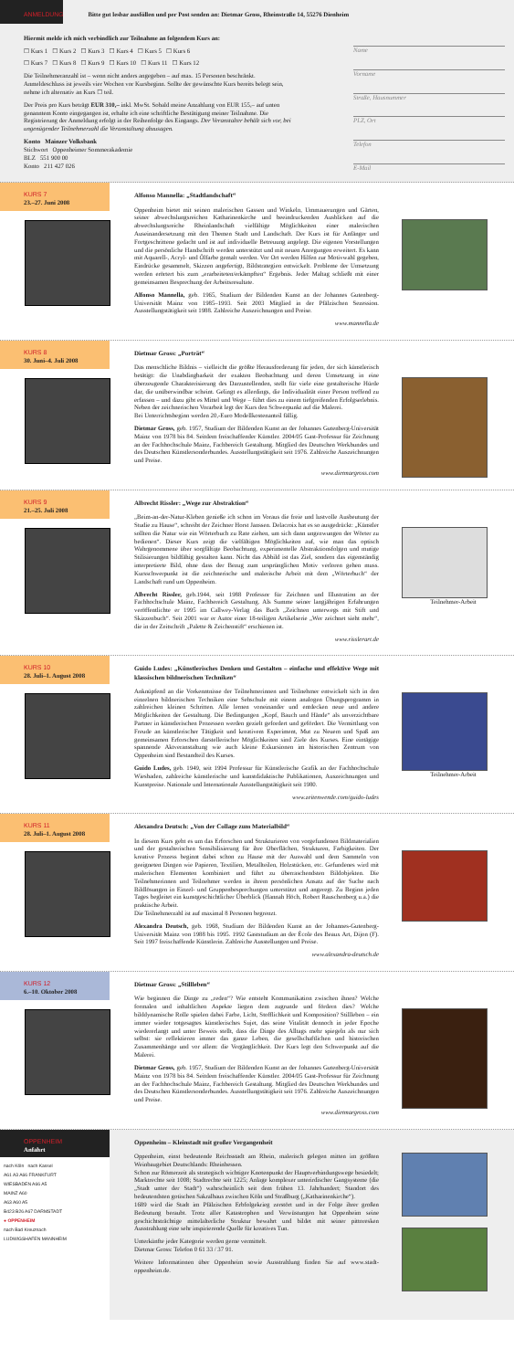ANMELDUNG Bitte gut lesbar ausfüllen und per Post senden an: Dietmar Gross, Rheinstraße 14, 55276 Dienheim
Hiermit melde ich mich verbindlich zur Teilnahme an folgendem Kurs an:
☐ Kurs 1 ☐ Kurs 2 ☐ Kurs 3 ☐ Kurs 4 ☐ Kurs 5 ☐ Kurs 6
☐ Kurs 7 ☐ Kurs 8 ☐ Kurs 9 ☐ Kurs 10 ☐ Kurs 11 ☐ Kurs 12
Die Teilnehmeranzahl ist – wenn nicht anders angegeben – auf max. 15 Personen beschränkt. Anmeldeschluss ist jeweils vier Wochen vor Kursbeginn. Sollte der gewünschte Kurs bereits belegt sein, nehme ich alternativ an Kurs ☐ teil.
Der Preis pro Kurs beträgt EUR 310,– inkl. MwSt. Sobald meine Anzahlung von EUR 155,– auf unten genanntem Konto eingegangen ist, erhalte ich eine schriftliche Bestätigung meiner Teilnahme. Die Registrierung der Anmeldung erfolgt in der Reihenfolge des Eingangs. Der Veranstalter behält sich vor, bei ungenügender Teilnehmerzahl die Veranstaltung abzusagen.
Konto Mainzer Volksbank
Stichwort Oppenheimer Sommerakademie
BLZ 551 900 00
Konto 211 427 026
Name
Vorname
Straße, Hausnummer
PLZ, Ort
Telefon
E-Mail
KURS 7
23.–27. Juni 2008
Alfonso Mannella: „Stadtlandschaft“
Oppenheim bietet mit seinen malerischen Gassen und Winkeln, Ummauerungen und Gärten, seiner abwechslungsreichen Katharinenkirche und beeindruckenden Ausblicken auf die abwechslungsreiche Rheinlandschaft vielfältige Möglichkeiten einer malerischen Auseinandersetzung mit den Themen Stadt und Landschaft. Der Kurs ist für Anfänger und Fortgeschrittene gedacht und ist auf individuelle Betreuung angelegt. Die eigenen Vorstellungen und die persönliche Handschrift werden unterstützt und mit neuen Anregungen erweitert. Es kann mit Aquarell-, Acryl- und Ölfarbe gemalt werden. Vor Ort werden Hilfen zur Motivwahl gegeben, Eindrücke gesammelt, Skizzen angefertigt, Bildstrategien entwickelt. Probleme der Umsetzung werden erörtert bis zum „erarbeiteten/erkämpften“ Ergebnis. Jeder Maltag schließt mit einer gemeinsamen Besprechung der Arbeitsresultate.
Alfonso Mannella, geb. 1965, Studium der Bildenden Kunst an der Johannes Gutenberg-Universität Mainz von 1985–1993. Seit 2003 Mitglied in der Pfälzischen Sezession. Ausstellungstätigkeit seit 1988. Zahlreiche Auszeichnungen und Preise.
www.mannella.de
KURS 8
30. Juni–4. Juli 2008
Dietmar Gross: „Porträt“
Das menschliche Bildnis – vielleicht die größte Herausforderung für jeden, der sich künstlerisch betätigt: die Unabdingbarkeit der exakten Beobachtung und deren Umsetzung in eine überzeugende Charakterisierung des Darzustellenden, stellt für viele eine gestalterische Hürde dar, die unüberwindbar scheint. Gelingt es allerdings, die Individualität einer Person treffend zu erfassen – und dazu gibt es Mittel und Wege – führt dies zu einem tiefgreifenden Erfolgserlebnis. Neben der zeichnerischen Vorarbeit legt der Kurs den Schwerpunkt auf die Malerei.
Bei Unterrichtsbeginn werden 20,-Euro Modellkostenanteil fällig.
Dietmar Gross, geb. 1957, Studium der Bildenden Kunst an der Johannes Gutenberg-Universität Mainz von 1978 bis 84. Seitdem freischaffender Künstler. 2004/05 Gast-Professur für Zeichnung an der Fachhochschule Mainz, Fachbereich Gestaltung. Mitglied des Deutschen Werkbundes und des Deutschen Künstlersonderbundes. Ausstellungstätigkeit seit 1976. Zahlreiche Auszeichnungen und Preise.
www.dietmargross.com
KURS 9
21.–25. Juli 2008
Albrecht Rissler: „Wege zur Abstraktion“
„Beim-an-der-Natur-Kleben genieße ich schon im Voraus die freie und lustvolle Ausbeutung der Studie zu Hause“, schreibt der Zeichner Horst Janssen. Delacroix hat es so ausgedrückt: „Künstler sollten die Natur wie ein Wörterbuch zu Rate ziehen, um sich dann ungezwungen der Wörter zu bedienen“. Dieser Kurs zeigt die vielfältigen Möglichkeiten auf, wie man das optisch Wahrgenommene über sorgfältige Beobachtung, experimentelle Abstraktionsfolgen und mutige Stilisierungen bildfähig gestalten kann. Nicht das Abbild ist das Ziel, sondern das eigenständig interpretierte Bild, ohne dass der Bezug zum ursprünglichen Motiv verloren gehen muss. Kursschwerpunkt ist die zeichnerische und malerische Arbeit mit dem „Wörterbuch“ der Landschaft rund um Oppenheim.
Albrecht Rissler, geb.1944, seit 1988 Professor für Zeichnen und Illustration an der Fachhochschule Mainz, Fachbereich Gestaltung. Als Summe seiner langjährigen Erfahrungen veröffentlichte er 1995 im Callwey-Verlag das Buch „Zeichnen unterwegs mit Stift und Skizzenbuch“. Seit 2001 war er Autor einer 18-teiligen Artikelserie „Wer zeichnet sieht mehr“, die in der Zeitschrift „Palette & Zeichenstift“ erschienen ist.
www.risslerart.de
Teilnehmer-Arbeit
KURS 10
28. Juli–1. August 2008
Guido Ludes: „Künstlerisches Denken und Gestalten – einfache und effektive Wege mit klassischen bildnerischen Techniken“
Anknüpfend an die Vorkenntnisse der Teilnehmerinnen und Teilnehmer entwickelt sich in den einzelnen bildnerischen Techniken eine Sehschule mit einem analogen Übungsprogramm in zahlreichen kleinen Schritten. Alle lernen voneinander und entdecken neue und andere Möglichkeiten der Gestaltung. Die Bedingungen „Kopf, Bauch und Hände“ als unverzichtbare Partner in künstlerischen Prozessen werden gezielt gefordert und gefördert. Die Vermittlung von Freude an künstlerischer Tätigkeit und kreativem Experiment, Mut zu Neuem und Spaß am gemeinsamen Erforschen darstellerischer Möglichkeiten sind Ziele des Kurses. Eine eintägige spannende Aktveranstaltung wie auch kleine Exkursionen im historischen Zentrum von Oppenheim sind Bestandteil des Kurses.
Guido Ludes, geb. 1949, seit 1994 Professur für Künstlerische Grafik an der Fachhochschule Wiesbaden, zahlreiche künstlerische und kunstdidaktische Publikationen, Auszeichnungen und Kunstpreise. Nationale und Internationale Ausstellungstätigkeit seit 1980.
www.zeitenwende.com/guido-ludes
Teilnehmer-Arbeit
KURS 11
28. Juli–1. August 2008
Alexandra Deutsch: „Von der Collage zum Materialbild“
In diesem Kurs geht es um das Erforschen und Strukturieren von vorgefundenen Bildmaterialien und der gestalterischen Sensibilisierung für ihre Oberflächen, Strukturen, Farbigkeiten. Der kreative Prozess beginnt dabei schon zu Hause mit der Auswahl und dem Sammeln von geeigneten Dingen wie Papieren, Textilien, Metallteilen, Holzstücken, etc. Gefundenes wird mit malerischen Elementen kombiniert und führt zu überraschendsten Bildobjekten. Die Teilnehmerinnen und Teilnehmer werden in ihrem persönlichen Ansatz auf der Suche nach Bildlösungen in Einzel- und Gruppenbesprechungen unterstützt und angeregt. Zu Beginn jeden Tages begleitet ein kunstgeschichtlicher Überblick (Hannah Höch, Robert Rauschenberg u.a.) die praktische Arbeit.
Die Teilnehmerzahl ist auf maximal 8 Personen begrenzt.
Alexandra Deutsch, geb. 1968, Studium der Bildenden Kunst an der Johannes-Gutenberg-Universität Mainz von 1988 bis 1995. 1992 Gaststudium an der École des Beaux Art, Dijon (F). Seit 1997 freischaffende Künstlerin. Zahlreiche Ausstellungen und Preise.
www.alexandra-deutsch.de
KURS 12
6.–10. Oktober 2008
Dietmar Gross: „Stillleben“
Wie beginnen die Dinge zu „reden“? Wie entsteht Kommunikation zwischen ihnen? Welche formalen und inhaltlichen Aspekte liegen dem zugrunde und fördern dies? Welche bilddynamische Rolle spielen dabei Farbe, Licht, Stofflichkeit und Komposition? Stillleben – ein immer wieder totgesagtes künstlerisches Sujet, das seine Vitalität dennoch in jeder Epoche wiedererlangt und unter Beweis stellt, dass die Dinge des Alltags mehr spiegeln als nur sich selbst: sie reflektieren immer das ganze Leben, die gesellschaftlichen und historischen Zusammenhänge und vor allem: die Vergänglichkeit. Der Kurs legt den Schwerpunkt auf die Malerei.
Dietmar Gross, geb. 1957, Studium der Bildenden Kunst an der Johannes Gutenberg-Universität Mainz von 1978 bis 84. Seitdem freischaffender Künstler. 2004/05 Gast-Professur für Zeichnung an der Fachhochschule Mainz, Fachbereich Gestaltung. Mitglied des Deutschen Werkbundes und des Deutschen Künstlersonderbundes. Ausstellungstätigkeit seit 1976. Zahlreiche Auszeichnungen und Preise.
www.dietmargross.com
OPPENHEIM
Anfahrt
nach Köln nach Kassel
A61 A3 A66 FRANKFURT
WIESBADEN A66 A5
MAINZ A60
A63 A60 A5
B423 B26 A67 DARMSTADT
● OPPENHEIM
nach Bad Kreuznach
LUDWIGSHAFEN MANNHEIM
Oppenheim – Kleinstadt mit großer Vergangenheit
Oppenheim, einst bedeutende Reichsstadt am Rhein, malerisch gelegen mitten im größten Weinbaugebiet Deutschlands: Rheinhessen.
Schon zur Römerzeit als strategisch wichtiger Knotenpunkt der Hauptverbindungswege besiedelt; Marktrechte seit 1008; Stadtrechte seit 1225; Anlage komplexer unterirdischer Gangsysteme (die „Stadt unter der Stadt“) wahrscheinlich seit dem frühen 13. Jahrhundert; Standort des bedeutendsten gotischen Sakralbaus zwischen Köln und Straßburg („Katharinenkirche“).
1689 wird die Stadt im Pfälzischen Erbfolgekrieg zerstört und in der Folge ihrer großen Bedeutung beraubt. Trotz aller Katastrophen und Verwüstungen hat Oppenheim seine geschichtsträchtige mittelalterliche Struktur bewahrt und bildet mit seiner pittoresken Ausstrahlung eine sehr inspirierende Quelle für kreatives Tun.
Unterkünfte jeder Kategorie werden gerne vermittelt.
Dietmar Gross: Telefon 0 61 33 / 37 91.
Weitere Informationen über Oppenheim sowie Ausstrahlung finden Sie auf www.stadt-oppenheim.de.